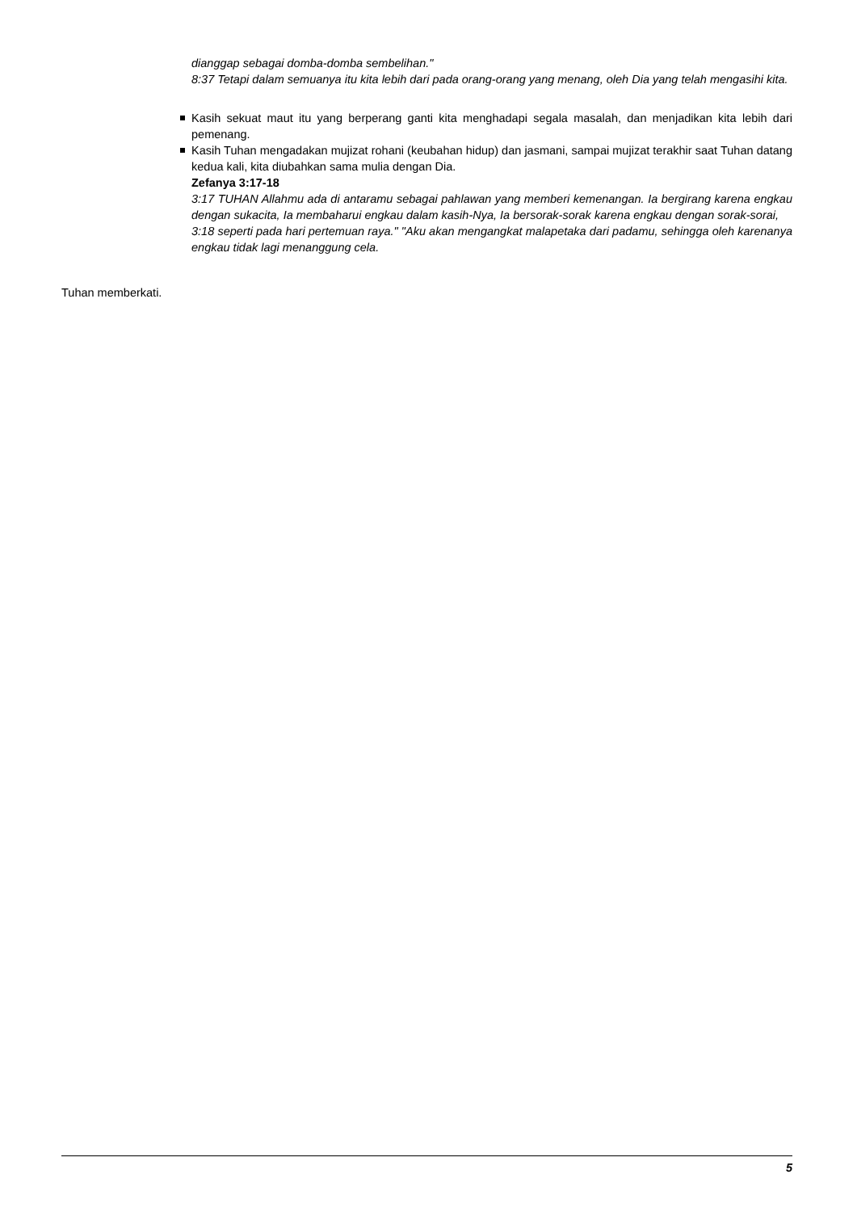dianggap sebagai domba-domba sembelihan."
8:37 Tetapi dalam semuanya itu kita lebih dari pada orang-orang yang menang, oleh Dia yang telah mengasihi kita.
Kasih sekuat maut itu yang berperang ganti kita menghadapi segala masalah, dan menjadikan kita lebih dari pemenang.
Kasih Tuhan mengadakan mujizat rohani (keubahan hidup) dan jasmani, sampai mujizat terakhir saat Tuhan datang kedua kali, kita diubahkan sama mulia dengan Dia.
Zefanya 3:17-18
3:17 TUHAN Allahmu ada di antaramu sebagai pahlawan yang memberi kemenangan. Ia bergirang karena engkau dengan sukacita, Ia membaharui engkau dalam kasih-Nya, Ia bersorak-sorak karena engkau dengan sorak-sorai,
3:18 seperti pada hari pertemuan raya." "Aku akan mengangkat malapetaka dari padamu, sehingga oleh karenanya engkau tidak lagi menanggung cela.
Tuhan memberkati.
5